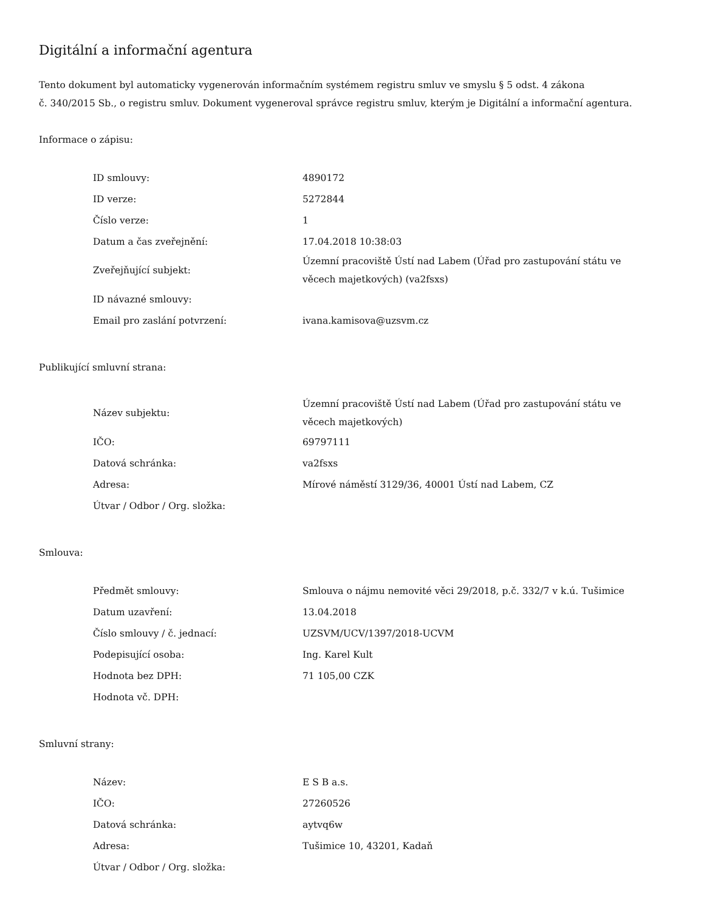Digitální a informační agentura
Tento dokument byl automaticky vygenerován informačním systémem registru smluv ve smyslu § 5 odst. 4 zákona
č. 340/2015 Sb., o registru smluv. Dokument vygeneroval správce registru smluv, kterým je Digitální a informační agentura.
Informace o zápisu:
| ID smlouvy: | 4890172 |
| ID verze: | 5272844 |
| Číslo verze: | 1 |
| Datum a čas zveřejnění: | 17.04.2018 10:38:03 |
| Zveřejňující subjekt: | Územní pracoviště Ústí nad Labem (Úřad pro zastupování státu ve věcech majetkových) (va2fsxs) |
| ID návazné smlouvy: | |
| Email pro zaslání potvrzení: | ivana.kamisova@uzsvm.cz |
Publikující smluvní strana:
| Název subjektu: | Územní pracoviště Ústí nad Labem (Úřad pro zastupování státu ve věcech majetkových) |
| IČO: | 69797111 |
| Datová schránka: | va2fsxs |
| Adresa: | Mírové náměstí 3129/36, 40001 Ústí nad Labem, CZ |
| Útvar / Odbor / Org. složka: | |
Smlouva:
| Předmět smlouvy: | Smlouva o nájmu nemovité věci 29/2018, p.č. 332/7 v k.ú. Tušimice |
| Datum uzavření: | 13.04.2018 |
| Číslo smlouvy / č. jednací: | UZSVM/UCV/1397/2018-UCVM |
| Podepisující osoba: | Ing. Karel Kult |
| Hodnota bez DPH: | 71 105,00 CZK |
| Hodnota vč. DPH: | |
Smluvní strany:
| Název: | E S B a.s. |
| IČO: | 27260526 |
| Datová schránka: | aytvq6w |
| Adresa: | Tušimice 10, 43201, Kadaň |
| Útvar / Odbor / Org. složka: | |